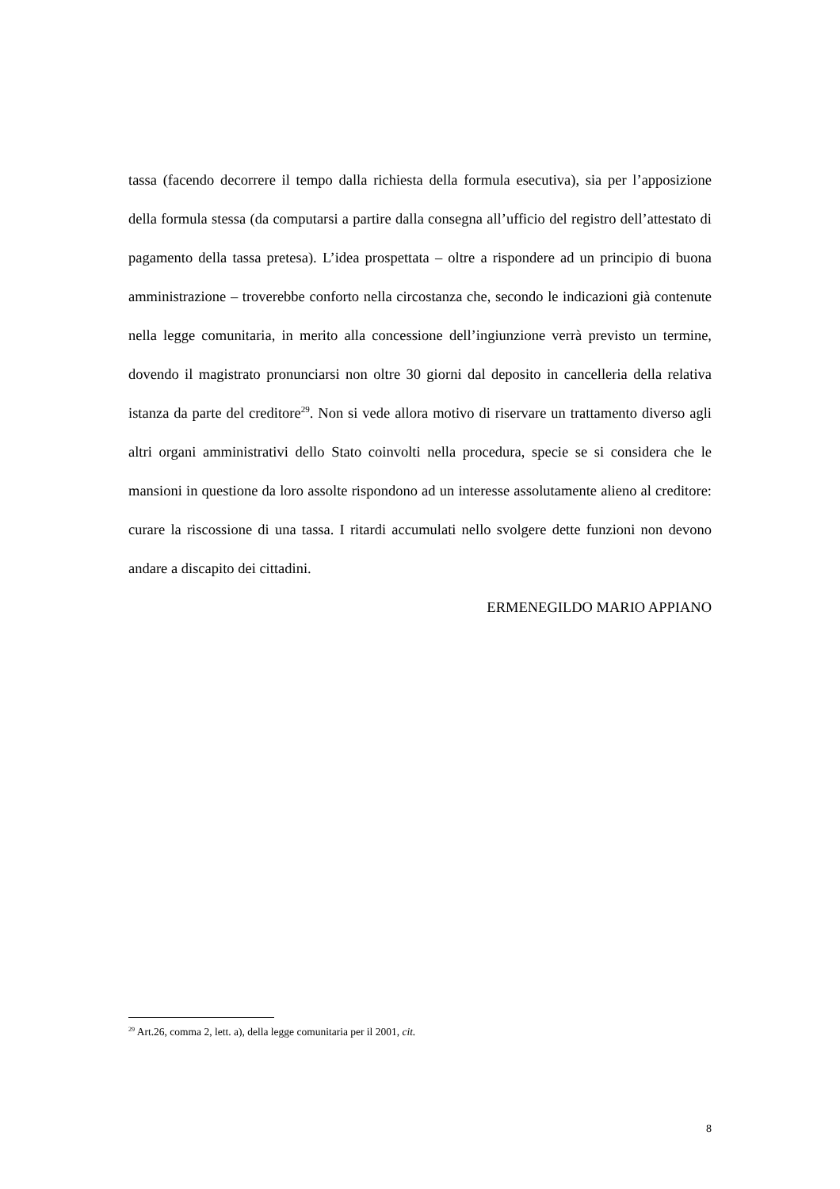tassa (facendo decorrere il tempo dalla richiesta della formula esecutiva), sia per l’apposizione della formula stessa (da computarsi a partire dalla consegna all’ufficio del registro dell’attestato di pagamento della tassa pretesa). L’idea prospettata – oltre a rispondere ad un principio di buona amministrazione – troverebbe conforto nella circostanza che, secondo le indicazioni già contenute nella legge comunitaria, in merito alla concessione dell’ingiunzione verrà previsto un termine, dovendo il magistrato pronunciarsi non oltre 30 giorni dal deposito in cancelleria della relativa istanza da parte del creditore<sup>29</sup>. Non si vede allora motivo di riservare un trattamento diverso agli altri organi amministrativi dello Stato coinvolti nella procedura, specie se si considera che le mansioni in questione da loro assolte rispondono ad un interesse assolutamente alieno al creditore: curare la riscossione di una tassa. I ritardi accumulati nello svolgere dette funzioni non devono andare a discapito dei cittadini.
ERMENEGILDO MARIO APPIANO
<sup>29</sup> Art.26, comma 2, lett. a), della legge comunitaria per il 2001, cit.
8